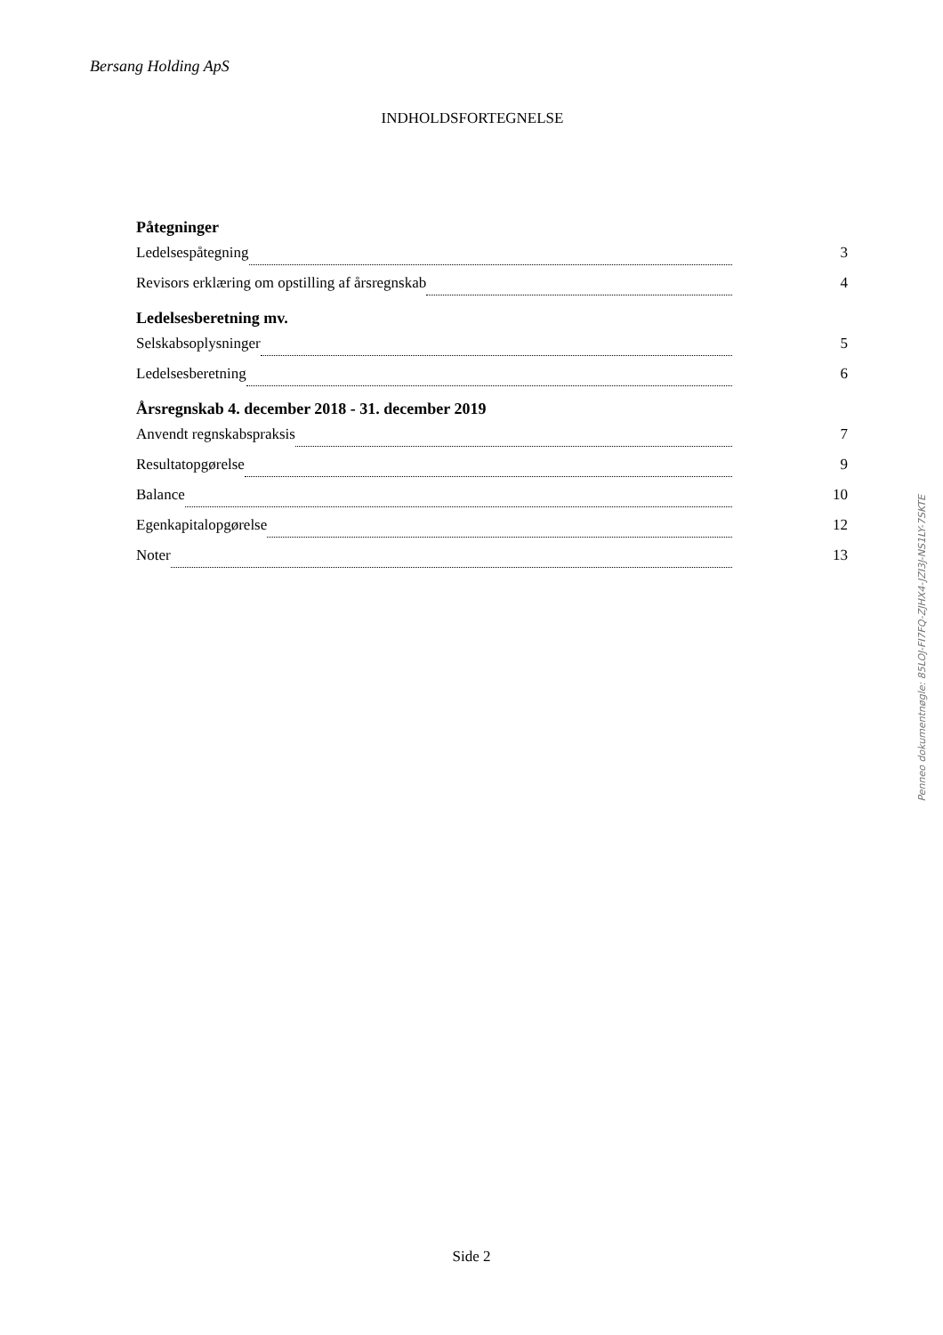Bersang Holding ApS
INDHOLDSFORTEGNELSE
Påtegninger
Ledelsespåtegning 3
Revisors erklæring om opstilling af årsregnskab 4
Ledelsesberetning mv.
Selskabsoplysninger 5
Ledelsesberetning 6
Årsregnskab 4. december 2018 - 31. december 2019
Anvendt regnskabspraksis 7
Resultatopgørelse 9
Balance 10
Egenkapitalopgørelse 12
Noter 13
Side 2
Penneo dokumentnøgle: 85LOJ-FI7FQ-ZJHX4-JZI3J-NS1LY-7SKTE